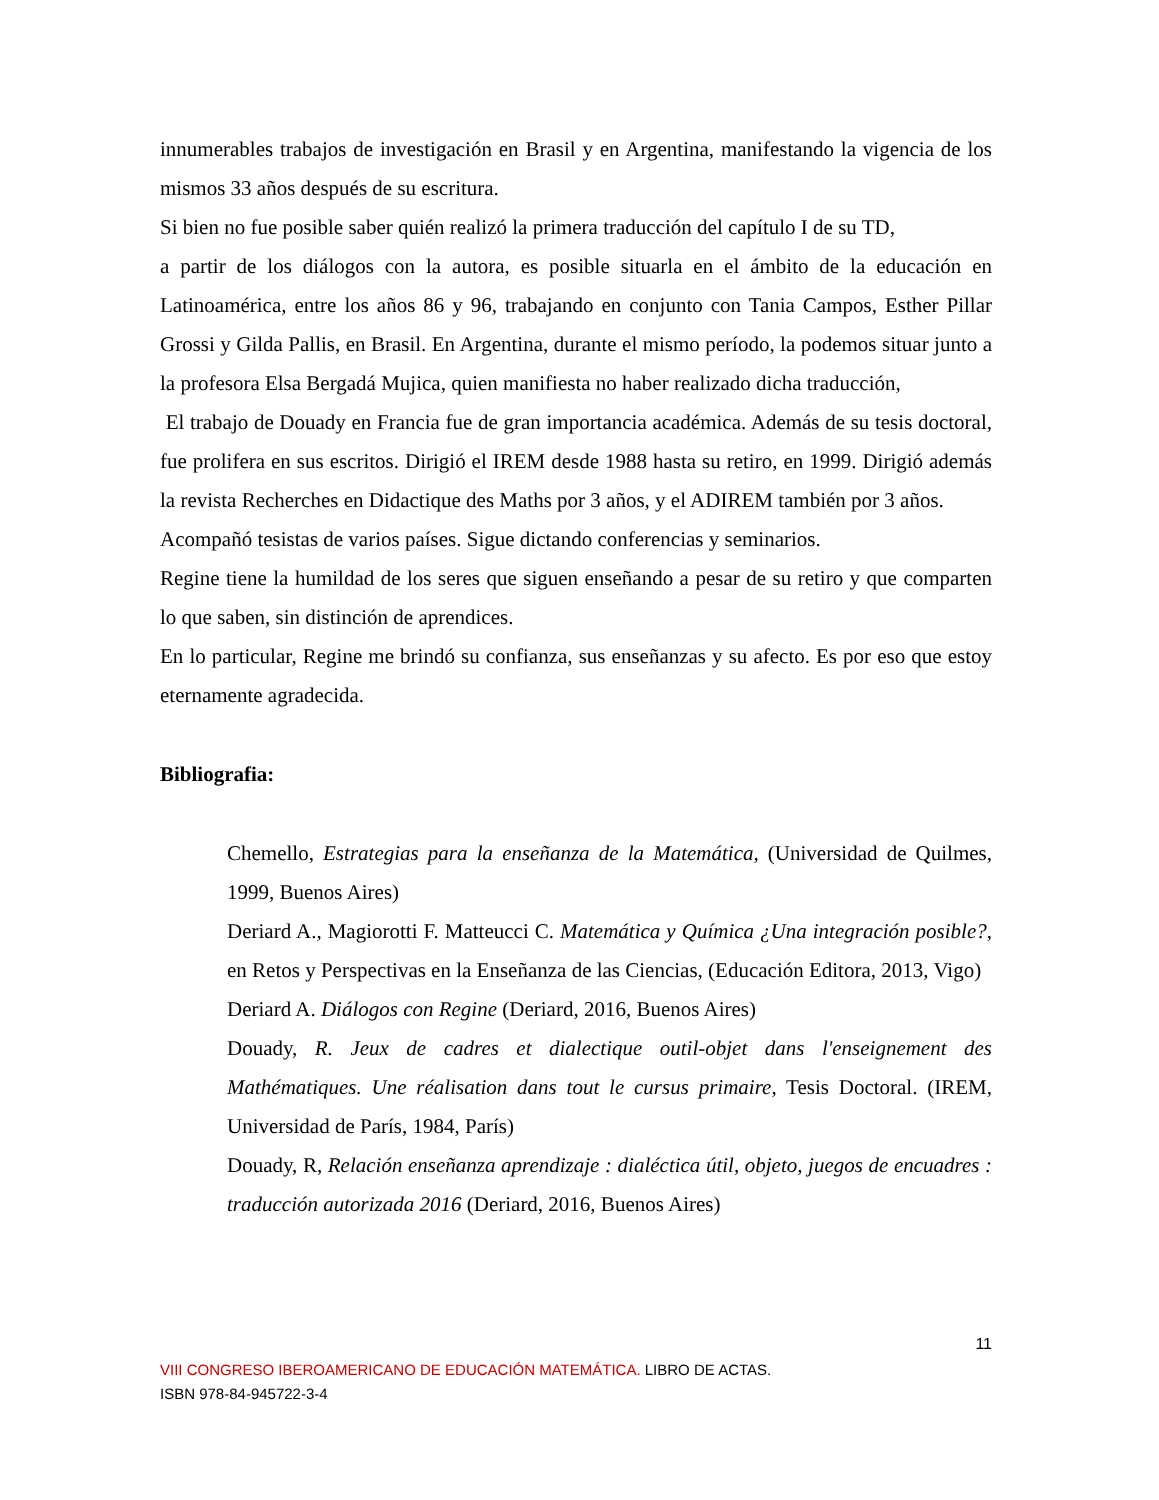innumerables trabajos de investigación en Brasil y en Argentina, manifestando la vigencia de los mismos 33 años después de su escritura.
Si bien no fue posible saber quién realizó la primera traducción del capítulo I de su TD,
a partir de los diálogos con la autora, es posible situarla en el ámbito de la educación en Latinoamérica, entre los años 86 y 96, trabajando en conjunto con Tania Campos, Esther Pillar Grossi y Gilda Pallis, en Brasil. En Argentina, durante el mismo período, la podemos situar junto a la profesora Elsa Bergadá Mujica, quien manifiesta no haber realizado dicha traducción,
El trabajo de Douady en Francia fue de gran importancia académica. Además de su tesis doctoral, fue prolifera en sus escritos. Dirigió el IREM desde 1988 hasta su retiro, en 1999. Dirigió además la revista Recherches en Didactique des Maths por 3 años, y el ADIREM también por 3 años.
Acompañó tesistas de varios países. Sigue dictando conferencias y seminarios.
Regine tiene la humildad de los seres que siguen enseñando a pesar de su retiro y que comparten lo que saben, sin distinción de aprendices.
En lo particular, Regine me brindó su confianza, sus enseñanzas y su afecto. Es por eso que estoy eternamente agradecida.
Bibliografia:
Chemello, Estrategias para la enseñanza de la Matemática, (Universidad de Quilmes, 1999, Buenos Aires)
Deriard A., Magiorotti F. Matteucci C. Matemática y Química ¿Una integración posible?, en Retos y Perspectivas en la Enseñanza de las Ciencias, (Educación Editora, 2013, Vigo)
Deriard A. Diálogos con Regine (Deriard, 2016, Buenos Aires)
Douady, R. Jeux de cadres et dialectique outil-objet dans l'enseignement des Mathématiques. Une réalisation dans tout le cursus primaire, Tesis Doctoral. (IREM, Universidad de París, 1984, París)
Douady, R, Relación enseñanza aprendizaje : dialéctica útil, objeto, juegos de encuadres : traducción autorizada 2016 (Deriard, 2016, Buenos Aires)
11
VIII CONGRESO IBEROAMERICANO DE EDUCACIÓN MATEMÁTICA. LIBRO DE ACTAS.
ISBN 978-84-945722-3-4